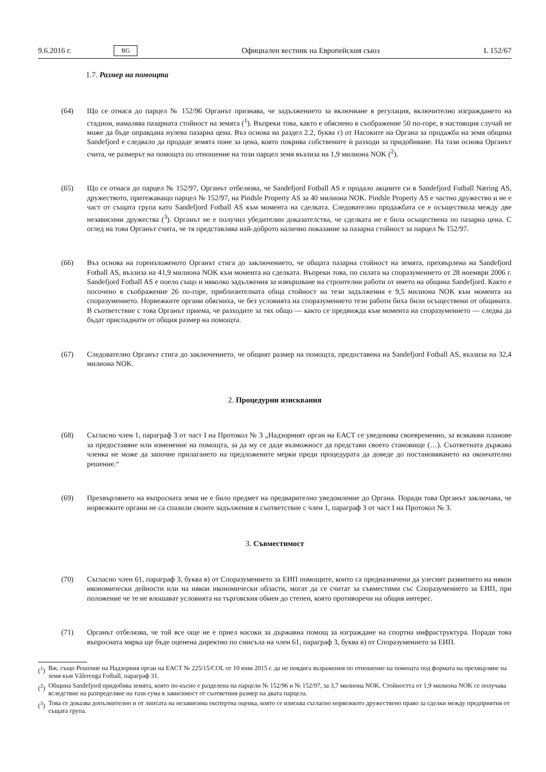9.6.2016 г. BG Официален вестник на Европейския съюз L 152/67
1.7. Размер на помощта
(64) Що се отнася до парцел № 152/96 Органът признава, че задължението за включване в регулация, включително изграждането на стадион, намалява пазарната стойност на земята (<sup>1</sup>). Въпреки това, както е обяснено в съображение 50 по-горе, в настоящия случай не може да бъде оправдана нулева пазарна цена. Въз основа на раздел 2.2, буква г) от Насоките на Органа за продажба на земя община Sandefjord е следвало да продаде земята поне за цена, която покрива собствените ѝ разходи за придобиване. На тази основа Органът счита, че размерът на помощта по отношение на този парцел земя възлиза на 1,9 милиона NOK (<sup>2</sup>).
(65) Що се отнася до парцел № 152/97, Органът отбелязва, че Sandefjord Fotball AS е продало акциите си в Sandefjord Fotball Næring AS, дружеството, притежаващо парцел № 152/97, на Pindsle Property AS за 40 милиона NOK. Pindsle Property AS е частно дружество и не е част от същата група като Sandefjord Fotball AS към момента на сделката. Следователно продажбата се е осъществила между две независими дружества (<sup>3</sup>). Органът не е получил убедителни доказателства, че сделката не е била осъществена по пазарна цена. С оглед на това Органът счита, че тя представлява най-доброто налично показание за пазарна стойност за парцел № 152/97.
(66) Въз основа на гореизложеното Органът стига до заключението, че общата пазарна стойност на земята, прехвърлена на Sandefjord Fotball AS, възлиза на 41,9 милиона NOK към момента на сделката. Въпреки това, по силата на споразумението от 28 ноември 2006 г. Sandefjord Fotball AS е поело също и няколко задължения за извършване на строителни работи от името на община Sandefjord. Както е посочено в съображение 26 по-горе, приблизителната обща стойност на тези задължения е 9,5 милиона NOK към момента на споразумението. Норвежките органи обясниха, че без условията на споразумението тези работи биха били осъществени от общината. В съответствие с това Органът приема, че разходите за тях общо — както се предвижда към момента на споразумението — следва да бъдат приспаднати от общия размер на помощта.
(67) Следователно Органът стига до заключението, че общият размер на помощта, предоставена на Sandefjord Fotball AS, възлиза на 32,4 милиона NOK.
2. Процедурни изисквания
(68) Съгласно член 1, параграф 3 от част I на Протокол № 3 „Надзорният орган на ЕАСТ се уведомява своевременно, за всякакви планове за предоставяне или изменение на помощта, за да му се даде възможност да представи своето становище (…). Съответната държава членка не може да започне прилагането на предложените мерки преди процедурата да доведе до постановяването на окончателно решение.“
(69) Прехвърлянето на въпросната земя не е било предмет на предварително уведомление до Органа. Поради това Органът заключава, че норвежките органи не са спазили своите задължения в съответствие с член 1, параграф 3 от част I на Протокол № 3.
3. Съвместимост
(70) Съгласно член 61, параграф 3, буква в) от Споразумението за ЕИП помощите, които са предназначени да улеснят развитието на някои икономически дейности или на някои икономически области, могат да се считат за съвместими със Споразумението за ЕИП, при положение че те не влошават условията на търговския обмен до степен, която противоречи на общия интерес.
(71) Органът отбелязва, че той все още не е приел насоки за държавна помощ за изграждане на спортна инфраструктура. Поради това въпросната мярка ще бъде оценена директно по смисъла на член 61, параграф 3, буква в) от Споразумението за ЕИП.
(<sup>1</sup>)
Вж. също Решение на Надзорния орган на ЕАСТ № 225/15/COL от 10 юни 2015 г. да не повдига възражения по отношение на помощта под формата на прехвърляне на земя към Vålerenga Fotball, параграф 31.
(<sup>2</sup>)
Община Sandefjord придобива земята, която по-късно е разделена на парцели № 152/96 и № 152/97, за 3,7 милиона NOK. Стойността от 1,9 милиона NOK се получава вследствие на разпределяне на тази сума в зависимост от съответния размер на двата парцела.
(<sup>3</sup>)
Това се доказва допълнително и от липсата на независима експертна оценка, която се изисква съгласно норвежкото дружествено право за сделки между предприятия от същата група.